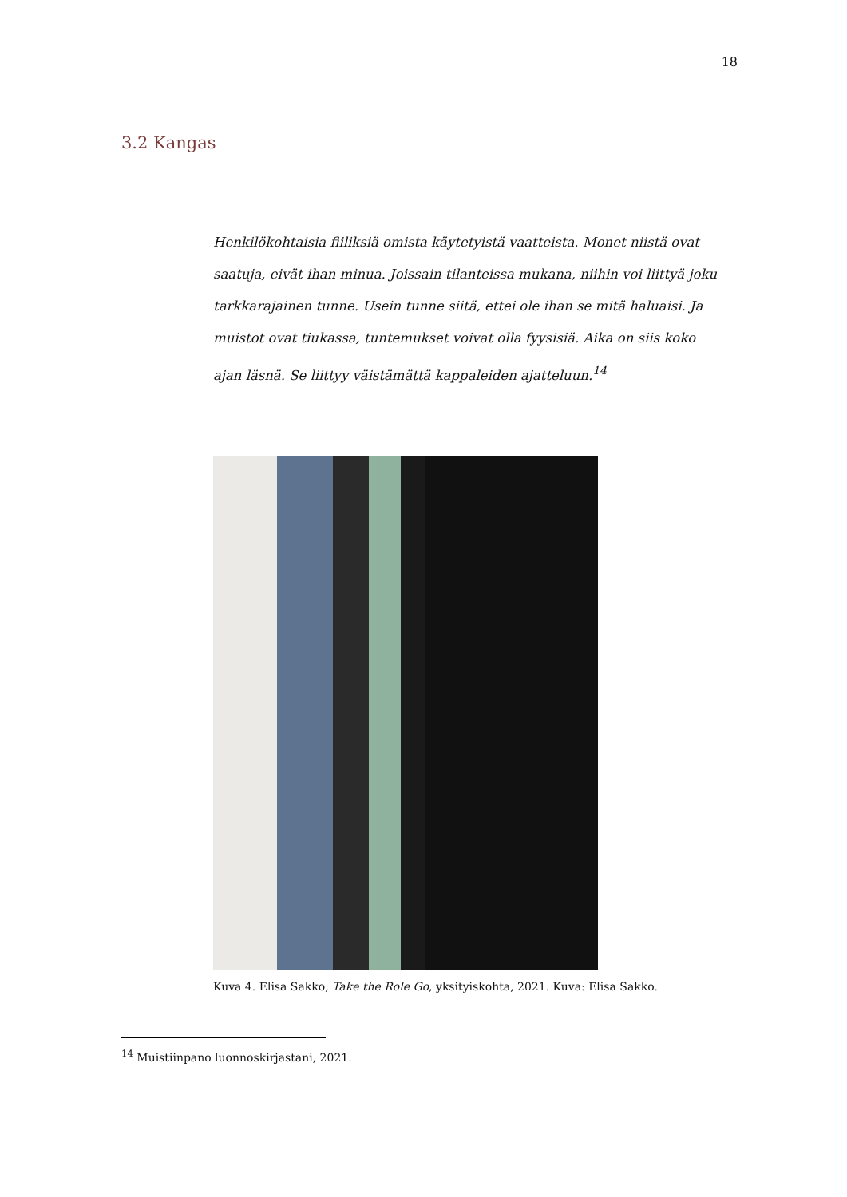18
3.2 Kangas
Henkilökohtaisia fiiliksiä omista käytetyistä vaatteista. Monet niistä ovat saatuja, eivät ihan minua. Joissain tilanteissa mukana, niihin voi liittyä joku tarkkarajainen tunne. Usein tunne siitä, ettei ole ihan se mitä haluaisi. Ja muistot ovat tiukassa, tuntemukset voivat olla fyysisiä. Aika on siis koko ajan läsnä. Se liittyy väistämättä kappaleiden ajatteluun.<sup>14</sup>
Kuva 4. Elisa Sakko, Take the Role Go, yksityiskohta, 2021. Kuva: Elisa Sakko.
<sup>14</sup> Muistiinpano luonnoskirjastani, 2021.